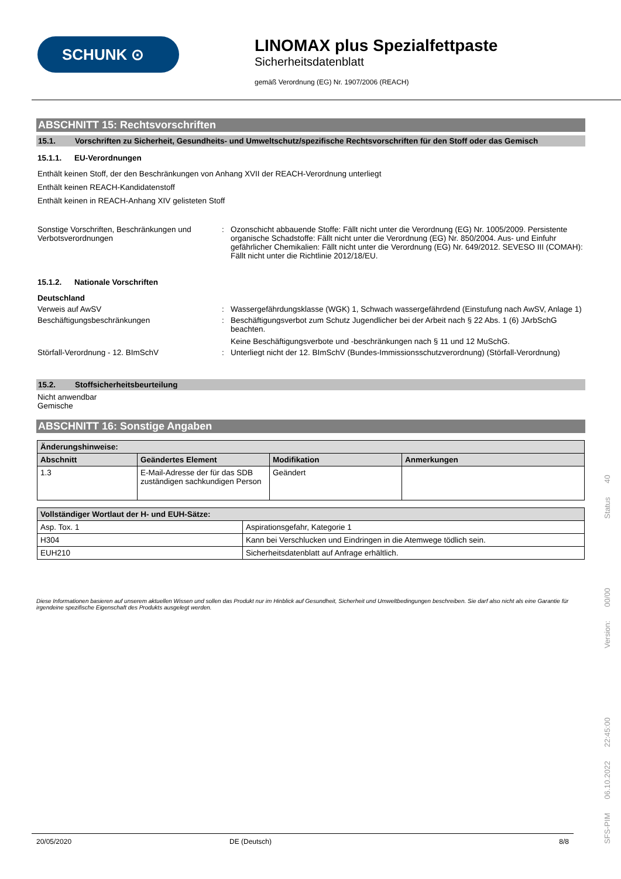SCHUNK ⊙
LINOMAX plus Spezialfettpaste
Sicherheitsdatenblatt
gemäß Verordnung (EG) Nr. 1907/2006 (REACH)
ABSCHNITT 15: Rechtsvorschriften
15.1. Vorschriften zu Sicherheit, Gesundheits- und Umweltschutz/spezifische Rechtsvorschriften für den Stoff oder das Gemisch
15.1.1. EU-Verordnungen
Enthält keinen Stoff, der den Beschränkungen von Anhang XVII der REACH-Verordnung unterliegt
Enthält keinen REACH-Kandidatenstoff
Enthält keinen in REACH-Anhang XIV gelisteten Stoff
Sonstige Vorschriften, Beschränkungen und Verbotsverordnungen
: Ozonschicht abbauende Stoffe: Fällt nicht unter die Verordnung (EG) Nr. 1005/2009. Persistente organische Schadstoffe: Fällt nicht unter die Verordnung (EG) Nr. 850/2004. Aus- und Einfuhr gefährlicher Chemikalien: Fällt nicht unter die Verordnung (EG) Nr. 649/2012. SEVESO III (COMAH): Fällt nicht unter die Richtlinie 2012/18/EU.
15.1.2. Nationale Vorschriften
Deutschland
Verweis auf AwSV : Wassergefährdungsklasse (WGK) 1, Schwach wassergefährdend (Einstufung nach AwSV, Anlage 1)
Beschäftigungsbeschränkungen : Beschäftigungsverbot zum Schutz Jugendlicher bei der Arbeit nach § 22 Abs. 1 (6) JArbSchG beachten.
Keine Beschäftigungsverbote und -beschränkungen nach § 11 und 12 MuSchG.
Störfall-Verordnung - 12. BImSchV : Unterliegt nicht der 12. BImSchV (Bundes-Immissionsschutzverordnung) (Störfall-Verordnung)
15.2. Stoffsicherheitsbeurteilung
Nicht anwendbar
Gemische
ABSCHNITT 16: Sonstige Angaben
| Änderungshinweise: | | | |
| --- | --- | --- | --- |
| Abschnitt | Geändertes Element | Modifikation | Anmerkungen |
| 1.3 | E-Mail-Adresse der für das SDB zuständigen sachkundigen Person | Geändert | |
| Vollständiger Wortlaut der H- und EUH-Sätze: | |
| --- | --- |
| Asp. Tox. 1 | Aspirationsgefahr, Kategorie 1 |
| H304 | Kann bei Verschlucken und Eindringen in die Atemwege tödlich sein. |
| EUH210 | Sicherheitsdatenblatt auf Anfrage erhältlich. |
Diese Informationen basieren auf unserem aktuellen Wissen und sollen das Produkt nur im Hinblick auf Gesundheit, Sicherheit und Umweltbedingungen beschreiben. Sie darf also nicht als eine Garantie für irgendeine spezifische Eigenschaft des Produkts ausgelegt werden.
20/05/2020 DE (Deutsch) 8/8
SFS-PIM 06.10.2022 22:45:00 Version: 00/00 Status 40